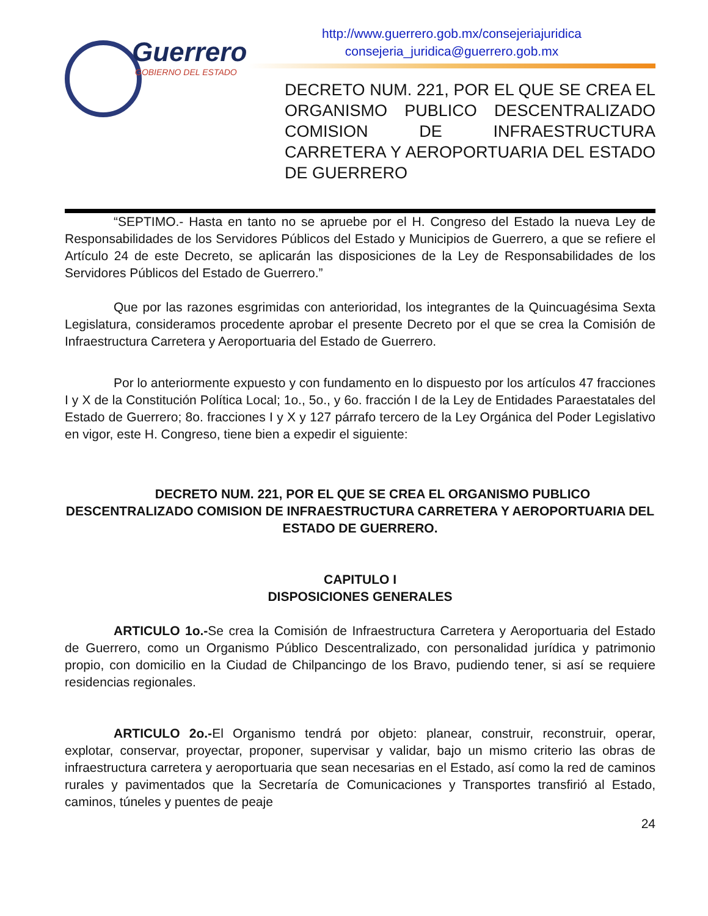Guerrero
GOBIERNO DEL ESTADO
http://www.guerrero.gob.mx/consejeriajuridica
consejeria_juridica@guerrero.gob.mx
DECRETO NUM. 221, POR EL QUE SE CREA EL ORGANISMO PUBLICO DESCENTRALIZADO COMISION DE INFRAESTRUCTURA CARRETERA Y AEROPORTUARIA DEL ESTADO DE GUERRERO
“SEPTIMO.- Hasta en tanto no se apruebe por el H. Congreso del Estado la nueva Ley de Responsabilidades de los Servidores Públicos del Estado y Municipios de Guerrero, a que se refiere el Artículo 24 de este Decreto, se aplicarán las disposiciones de la Ley de Responsabilidades de los Servidores Públicos del Estado de Guerrero.”
Que por las razones esgrimidas con anterioridad, los integrantes de la Quincuagésima Sexta Legislatura, consideramos procedente aprobar el presente Decreto por el que se crea la Comisión de Infraestructura Carretera y Aeroportuaria del Estado de Guerrero.
Por lo anteriormente expuesto y con fundamento en lo dispuesto por los artículos 47 fracciones I y X de la Constitución Política Local; 1o., 5o., y 6o. fracción I de la Ley de Entidades Paraestatales del Estado de Guerrero; 8o. fracciones I y X y 127 párrafo tercero de la Ley Orgánica del Poder Legislativo en vigor, este H. Congreso, tiene bien a expedir el siguiente:
DECRETO NUM. 221, POR EL QUE SE CREA EL ORGANISMO PUBLICO DESCENTRALIZADO COMISION DE INFRAESTRUCTURA CARRETERA Y AEROPORTUARIA DEL ESTADO DE GUERRERO.
CAPITULO I
DISPOSICIONES GENERALES
ARTICULO 1o.-Se crea la Comisión de Infraestructura Carretera y Aeroportuaria del Estado de Guerrero, como un Organismo Público Descentralizado, con personalidad jurídica y patrimonio propio, con domicilio en la Ciudad de Chilpancingo de los Bravo, pudiendo tener, si así se requiere residencias regionales.
ARTICULO 2o.-El Organismo tendrá por objeto: planear, construir, reconstruir, operar, explotar, conservar, proyectar, proponer, supervisar y validar, bajo un mismo criterio las obras de infraestructura carretera y aeroportuaria que sean necesarias en el Estado, así como la red de caminos rurales y pavimentados que la Secretaría de Comunicaciones y Transportes transfirió al Estado, caminos, túneles y puentes de peaje
24